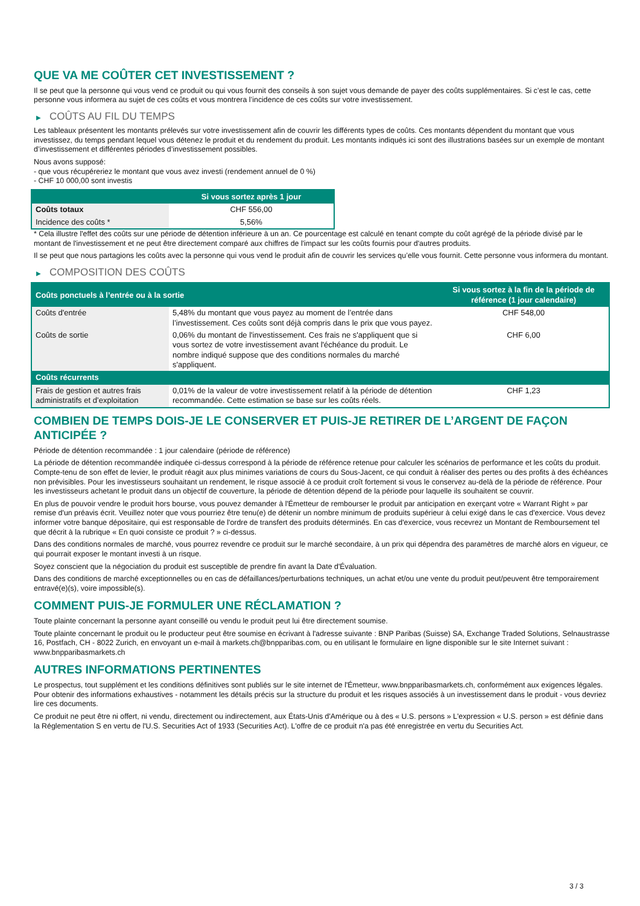QUE VA ME COÛTER CET INVESTISSEMENT ?
Il se peut que la personne qui vous vend ce produit ou qui vous fournit des conseils à son sujet vous demande de payer des coûts supplémentaires. Si c’est le cas, cette personne vous informera au sujet de ces coûts et vous montrera l’incidence de ces coûts sur votre investissement.
▶ COÛTS AU FIL DU TEMPS
Les tableaux présentent les montants prélevés sur votre investissement afin de couvrir les différents types de coûts. Ces montants dépendent du montant que vous investissez, du temps pendant lequel vous détenez le produit et du rendement du produit. Les montants indiqués ici sont des illustrations basées sur un exemple de montant d’investissement et différentes périodes d’investissement possibles.
Nous avons supposé:
- que vous récupéreriez le montant que vous avez investi (rendement annuel de 0 %)
- CHF 10 000,00 sont investis
| | Si vous sortez après 1 jour |
| --- | --- |
| Coûts totaux | CHF 556,00 |
| Incidence des coûts * | 5,56% |
* Cela illustre l'effet des coûts sur une période de détention inférieure à un an. Ce pourcentage est calculé en tenant compte du coût agrégé de la période divisé par le montant de l'investissement et ne peut être directement comparé aux chiffres de l'impact sur les coûts fournis pour d'autres produits.
Il se peut que nous partagions les coûts avec la personne qui vous vend le produit afin de couvrir les services qu’elle vous fournit. Cette personne vous informera du montant.
▶ COMPOSITION DES COÛTS
| Coûts ponctuels à l’entrée ou à la sortie | | Si vous sortez à la fin de la période de référence (1 jour calendaire) |
| --- | --- | --- |
| Coûts d'entrée | 5,48% du montant que vous payez au moment de l’entrée dans l’investissement. Ces coûts sont déjà compris dans le prix que vous payez. | CHF 548,00 |
| Coûts de sortie | 0,06% du montant de l'investissement. Ces frais ne s'appliquent que si vous sortez de votre investissement avant l'échéance du produit. Le nombre indiqué suppose que des conditions normales du marché s'appliquent. | CHF 6,00 |
| Coûts récurrents | | |
| Frais de gestion et autres frais administratifs et d’exploitation | 0,01% de la valeur de votre investissement relatif à la période de détention recommandée. Cette estimation se base sur les coûts réels. | CHF 1,23 |
COMBIEN DE TEMPS DOIS-JE LE CONSERVER ET PUIS-JE RETIRER DE L’ARGENT DE FAÇON ANTICIPÉE ?
Période de détention recommandée : 1 jour calendaire (période de référence)
La période de détention recommandée indiquée ci-dessus correspond à la période de référence retenue pour calculer les scénarios de performance et les coûts du produit. Compte-tenu de son effet de levier, le produit réagit aux plus minimes variations de cours du Sous-Jacent, ce qui conduit à réaliser des pertes ou des profits à des échéances non prévisibles. Pour les investisseurs souhaitant un rendement, le risque associé à ce produit croît fortement si vous le conservez au-delà de la période de référence. Pour les investisseurs achetant le produit dans un objectif de couverture, la période de détention dépend de la période pour laquelle ils souhaitent se couvrir.
En plus de pouvoir vendre le produit hors bourse, vous pouvez demander à l'Émetteur de rembourser le produit par anticipation en exerçant votre « Warrant Right » par remise d'un préavis écrit. Veuillez noter que vous pourriez être tenu(e) de détenir un nombre minimum de produits supérieur à celui exigé dans le cas d'exercice. Vous devez informer votre banque dépositaire, qui est responsable de l'ordre de transfert des produits déterminés. En cas d'exercice, vous recevrez un Montant de Remboursement tel que décrit à la rubrique « En quoi consiste ce produit ? » ci-dessus.
Dans des conditions normales de marché, vous pourrez revendre ce produit sur le marché secondaire, à un prix qui dépendra des paramètres de marché alors en vigueur, ce qui pourrait exposer le montant investi à un risque.
Soyez conscient que la négociation du produit est susceptible de prendre fin avant la Date d'Évaluation.
Dans des conditions de marché exceptionnelles ou en cas de défaillances/perturbations techniques, un achat et/ou une vente du produit peut/peuvent être temporairement entravé(e)(s), voire impossible(s).
COMMENT PUIS-JE FORMULER UNE RÉCLAMATION ?
Toute plainte concernant la personne ayant conseillé ou vendu le produit peut lui être directement soumise.
Toute plainte concernant le produit ou le producteur peut être soumise en écrivant à l'adresse suivante : BNP Paribas (Suisse) SA, Exchange Traded Solutions, Selnaustrasse 16, Postfach, CH - 8022 Zurich, en envoyant un e-mail à markets.ch@bnpparibas.com, ou en utilisant le formulaire en ligne disponible sur le site Internet suivant : www.bnpparibasmarkets.ch
AUTRES INFORMATIONS PERTINENTES
Le prospectus, tout supplément et les conditions définitives sont publiés sur le site internet de l'Émetteur, www.bnpparibasmarkets.ch, conformément aux exigences légales. Pour obtenir des informations exhaustives - notamment les détails précis sur la structure du produit et les risques associés à un investissement dans le produit - vous devriez lire ces documents.
Ce produit ne peut être ni offert, ni vendu, directement ou indirectement, aux États-Unis d'Amérique ou à des « U.S. persons » L'expression « U.S. person » est définie dans la Réglementation S en vertu de l'U.S. Securities Act of 1933 (Securities Act). L'offre de ce produit n'a pas été enregistrée en vertu du Securities Act.
3 / 3